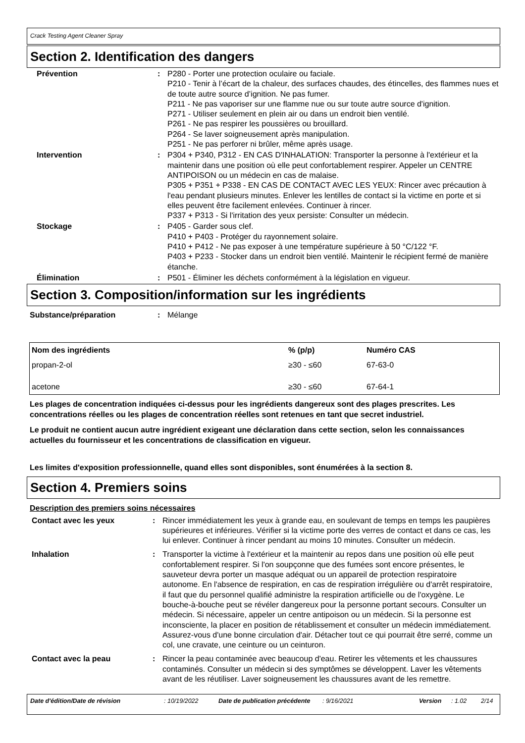Crack Testing Agent Cleaner Spray
Section 2. Identification des dangers
Prévention : P280 - Porter une protection oculaire ou faciale.
P210 - Tenir à l’écart de la chaleur, des surfaces chaudes, des étincelles, des flammes nues et de toute autre source d’ignition. Ne pas fumer.
P211 - Ne pas vaporiser sur une flamme nue ou sur toute autre source d'ignition.
P271 - Utiliser seulement en plein air ou dans un endroit bien ventilé.
P261 - Ne pas respirer les poussières ou brouillard.
P264 - Se laver soigneusement après manipulation.
P251 - Ne pas perforer ni brûler, même après usage.
Intervention : P304 + P340, P312 - EN CAS D'INHALATION: Transporter la personne à l'extérieur et la maintenir dans une position où elle peut confortablement respirer. Appeler un CENTRE ANTIPOISON ou un médecin en cas de malaise.
P305 + P351 + P338 - EN CAS DE CONTACT AVEC LES YEUX: Rincer avec précaution à l'eau pendant plusieurs minutes. Enlever les lentilles de contact si la victime en porte et si elles peuvent être facilement enlevées. Continuer à rincer.
P337 + P313 - Si l'irritation des yeux persiste: Consulter un médecin.
Stockage : P405 - Garder sous clef.
P410 + P403 - Protéger du rayonnement solaire.
P410 + P412 - Ne pas exposer à une température supérieure à 50 °C/122 °F.
P403 + P233 - Stocker dans un endroit bien ventilé. Maintenir le récipient fermé de manière étanche.
Élimination : P501 - Éliminer les déchets conformément à la législation en vigueur.
Section 3. Composition/information sur les ingrédients
Substance/préparation : Mélange
| Nom des ingrédients | % (p/p) | Numéro CAS |
| --- | --- | --- |
| propan-2-ol | ≥30 - ≤60 | 67-63-0 |
| acetone | ≥30 - ≤60 | 67-64-1 |
Les plages de concentration indiquées ci-dessus pour les ingrédients dangereux sont des plages prescrites. Les concentrations réelles ou les plages de concentration réelles sont retenues en tant que secret industriel.
Le produit ne contient aucun autre ingrédient exigeant une déclaration dans cette section, selon les connaissances actuelles du fournisseur et les concentrations de classification en vigueur.
Les limites d'exposition professionnelle, quand elles sont disponibles, sont énumérées à la section 8.
Section 4. Premiers soins
Description des premiers soins nécessaires
Contact avec les yeux : Rincer immédiatement les yeux à grande eau, en soulevant de temps en temps les paupières supérieures et inférieures. Vérifier si la victime porte des verres de contact et dans ce cas, les lui enlever. Continuer à rincer pendant au moins 10 minutes. Consulter un médecin.
Inhalation : Transporter la victime à l'extérieur et la maintenir au repos dans une position où elle peut confortablement respirer. Si l'on soupçonne que des fumées sont encore présentes, le sauveteur devra porter un masque adéquat ou un appareil de protection respiratoire autonome. En l'absence de respiration, en cas de respiration irrégulière ou d'arrêt respiratoire, il faut que du personnel qualifié administre la respiration artificielle ou de l'oxygène. Le bouche-à-bouche peut se révéler dangereux pour la personne portant secours. Consulter un médecin. Si nécessaire, appeler un centre antipoison ou un médecin. Si la personne est inconsciente, la placer en position de rétablissement et consulter un médecin immédiatement. Assurez-vous d'une bonne circulation d'air. Détacher tout ce qui pourrait être serré, comme un col, une cravate, une ceinture ou un ceinturon.
Contact avec la peau : Rincer la peau contaminée avec beaucoup d'eau. Retirer les vêtements et les chaussures contaminés. Consulter un médecin si des symptômes se développent. Laver les vêtements avant de les réutiliser. Laver soigneusement les chaussures avant de les remettre.
Date d'édition/Date de révision : 10/19/2022 Date de publication précédente
: 9/16/2021 Version : 1.02 2/14